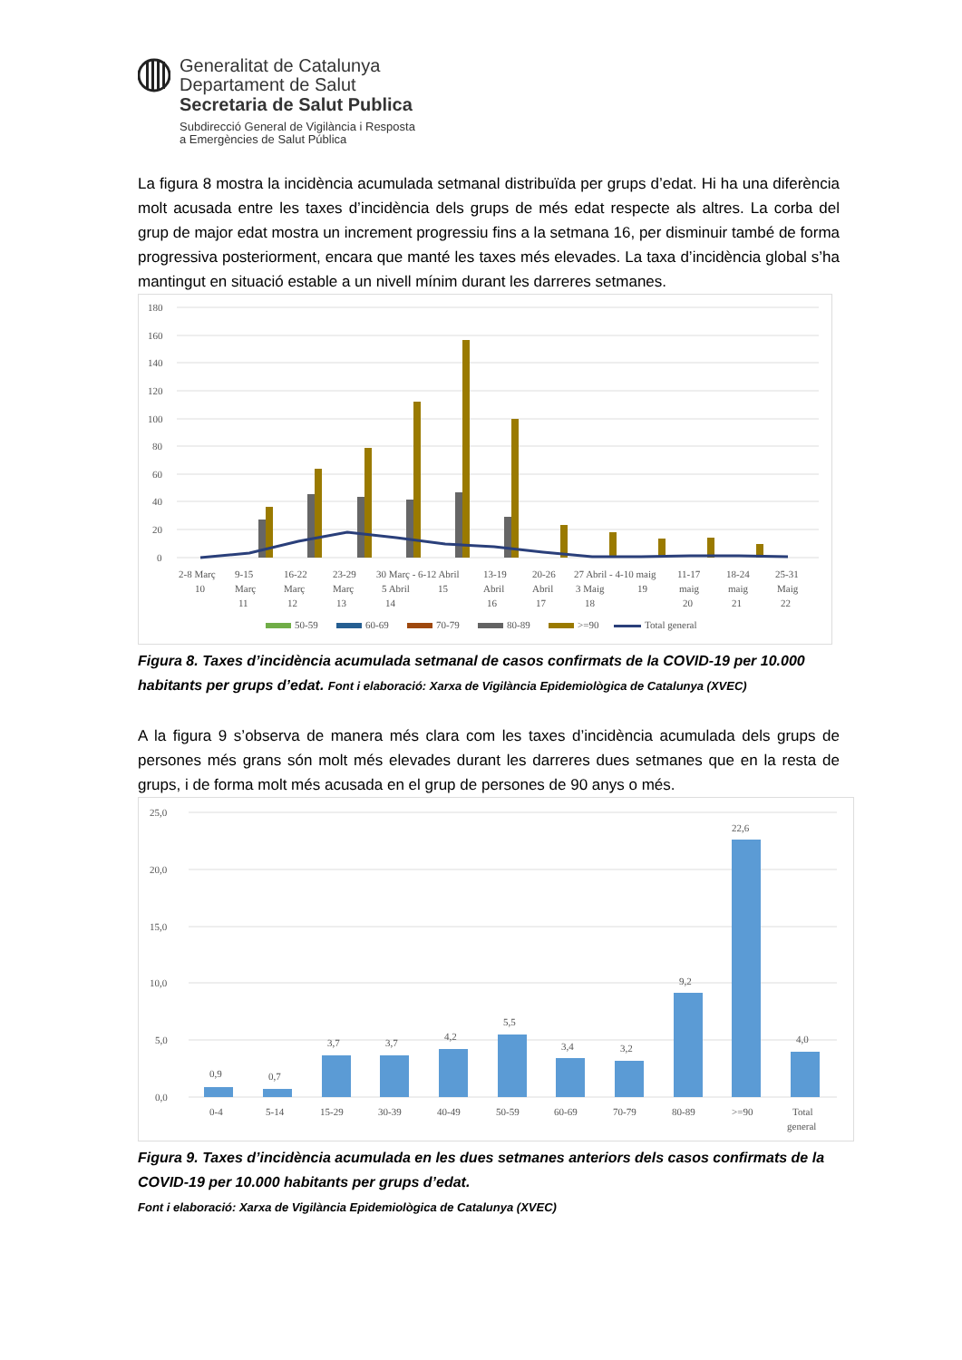Generalitat de Catalunya
Departament de Salut
Secretaria de Salut Publica
Subdirecció General de Vigilància i Resposta
a Emergències de Salut Pública
La figura 8 mostra la incidència acumulada setmanal distribuïda per grups d’edat. Hi ha una diferència molt acusada entre les taxes d’incidència dels grups de més edat respecte als altres. La corba del grup de major edat mostra un increment progressiu fins a la setmana 16, per disminuir també de forma progressiva posteriorment, encara que manté les taxes més elevades. La taxa d’incidència global s’ha mantingut en situació estable a un nivell mínim durant les darreres setmanes.
180
160
140
120
100
80
60
40
20
0
2-8 Març
9-15
16-22
23-29
30 Març - 6-12 Abril
13-19
20-26
27 Abril - 4-10 maig
11-17
18-24
25-31
10
Març
Març
Març
5 Abril
15
Abril
Abril
3 Maig
19
maig
maig
Maig
11
12
13
14
16
17
18
20
21
22
50-59
60-69
70-79
80-89
>=90
Total general
Figura 8. Taxes d’incidència acumulada setmanal de casos confirmats de la COVID-19 per 10.000 habitants per grups d’edat. Font i elaboració: Xarxa de Vigilància Epidemiològica de Catalunya (XVEC)
A la figura 9 s’observa de manera més clara com les taxes d’incidència acumulada dels grups de persones més grans són molt més elevades durant les darreres dues setmanes que en la resta de grups, i de forma molt més acusada en el grup de persones de 90 anys o més.
25,0
20,0
15,0
10,0
5,0
0,0
0,9
0,7
3,7
3,7
4,2
5,5
3,4
3,2
9,2
22,6
4,0
0-4
5-14
15-29
30-39
40-49
50-59
60-69
70-79
80-89
>=90
Total
general
Figura 9. Taxes d’incidència acumulada en les dues setmanes anteriors dels casos confirmats de la COVID-19 per 10.000 habitants per grups d’edat.
Font i elaboració: Xarxa de Vigilància Epidemiològica de Catalunya (XVEC)